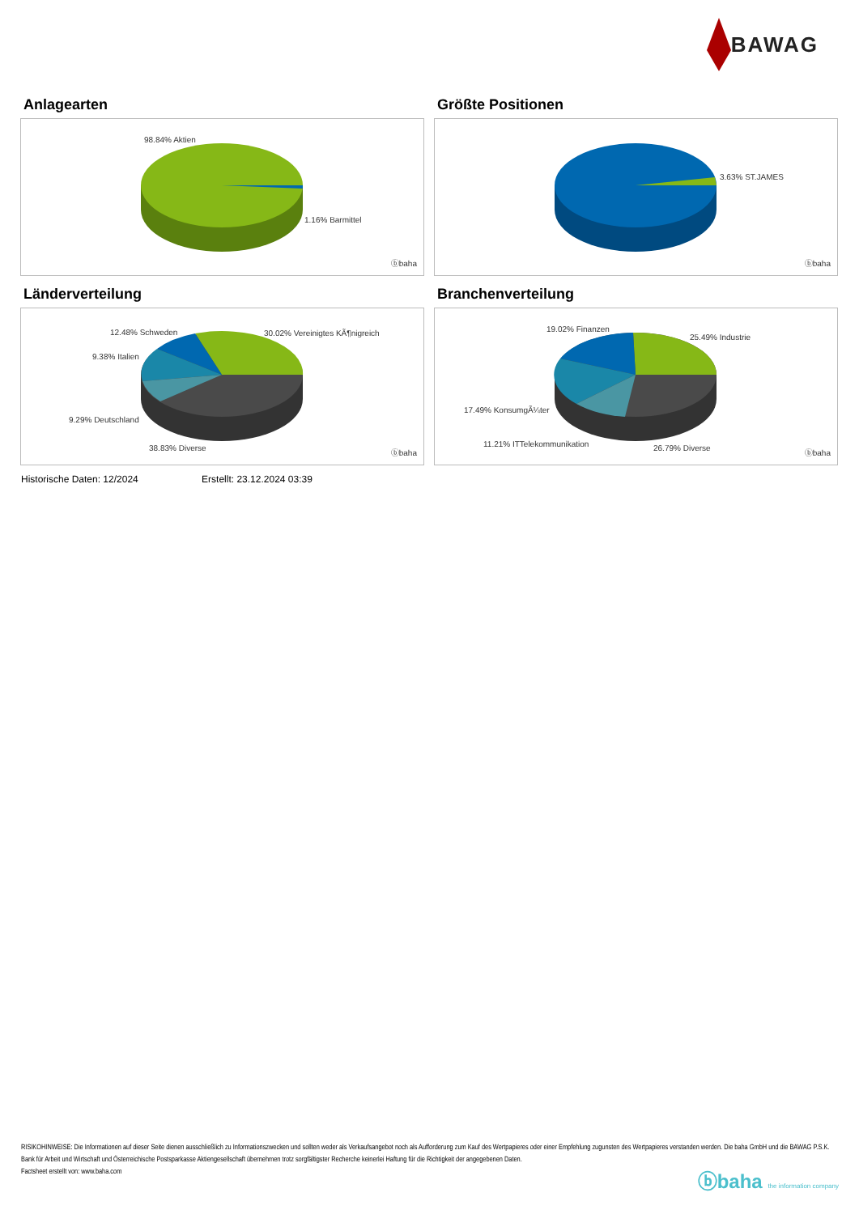BAWAG
Anlagearten
98.84% Aktien
1.16% Barmittel
ⓑbaha
Größte Positionen
3.63% ST.JAMES
ⓑbaha
Länderverteilung
12.48% Schweden 30.02% Vereinigtes KÃ¶nigreich
9.38% Italien
9.29% Deutschland
38.83% Diverse
ⓑbaha
Branchenverteilung
19.02% Finanzen
25.49% Industrie
17.49% KonsumgÃ¼ter
11.21% ITTelekommunikation 26.79% Diverse
ⓑbaha
Historische Daten: 12/2024 Erstellt: 23.12.2024 03:39
RISIKOHINWEISE: Die Informationen auf dieser Seite dienen ausschließlich zu Informationszwecken und sollten weder als Verkaufsangebot noch als Aufforderung zum Kauf des Wertpapieres oder einer Empfehlung zugunsten des Wertpapieres verstanden werden. Die baha GmbH und die BAWAG P.S.K. Bank für Arbeit und Wirtschaft und Österreichische Postsparkasse Aktiengesellschaft übernehmen trotz sorgfältigster Recherche keinerlei Haftung für die Richtigkeit der angegebenen Daten.
Factsheet erstellt von: www.baha.com
ⓑbaha the information company